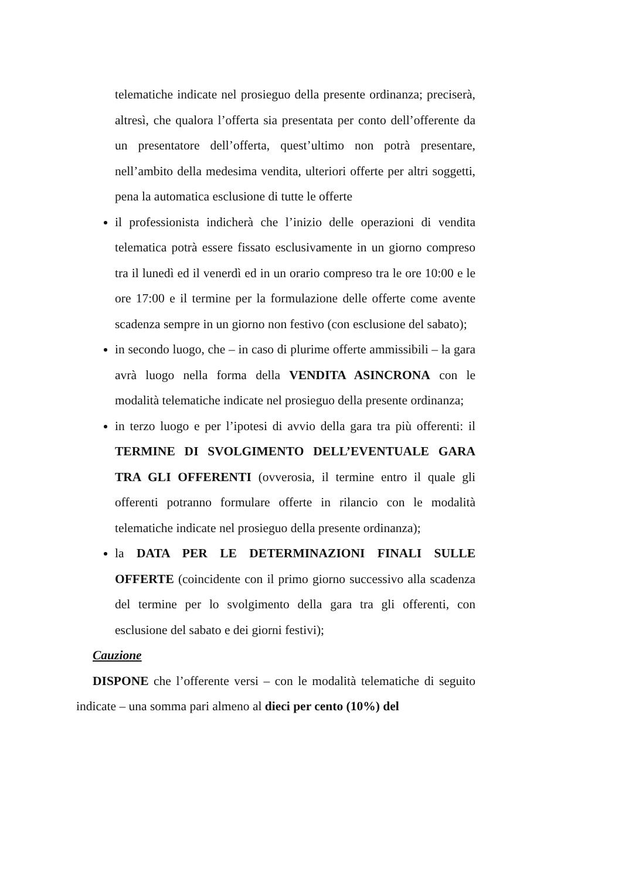telematiche indicate nel prosieguo della presente ordinanza; preciserà, altresì, che qualora l’offerta sia presentata per conto dell’offerente da un presentatore dell’offerta, quest’ultimo non potrà presentare, nell’ambito della medesima vendita, ulteriori offerte per altri soggetti, pena la automatica esclusione di tutte le offerte
il professionista indicherà che l’inizio delle operazioni di vendita telematica potrà essere fissato esclusivamente in un giorno compreso tra il lunedì ed il venerdì ed in un orario compreso tra le ore 10:00 e le ore 17:00 e il termine per la formulazione delle offerte come avente scadenza sempre in un giorno non festivo (con esclusione del sabato);
in secondo luogo, che – in caso di plurime offerte ammissibili – la gara avrà luogo nella forma della VENDITA ASINCRONA con le modalità telematiche indicate nel prosieguo della presente ordinanza;
in terzo luogo e per l’ipotesi di avvio della gara tra più offerenti: il TERMINE DI SVOLGIMENTO DELL’EVENTUALE GARA TRA GLI OFFERENTI (ovverosia, il termine entro il quale gli offerenti potranno formulare offerte in rilancio con le modalità telematiche indicate nel prosieguo della presente ordinanza);
la DATA PER LE DETERMINAZIONI FINALI SULLE OFFERTE (coincidente con il primo giorno successivo alla scadenza del termine per lo svolgimento della gara tra gli offerenti, con esclusione del sabato e dei giorni festivi);
Cauzione
DISPONE che l’offerente versi – con le modalità telematiche di seguito indicate – una somma pari almeno al dieci per cento (10%) del